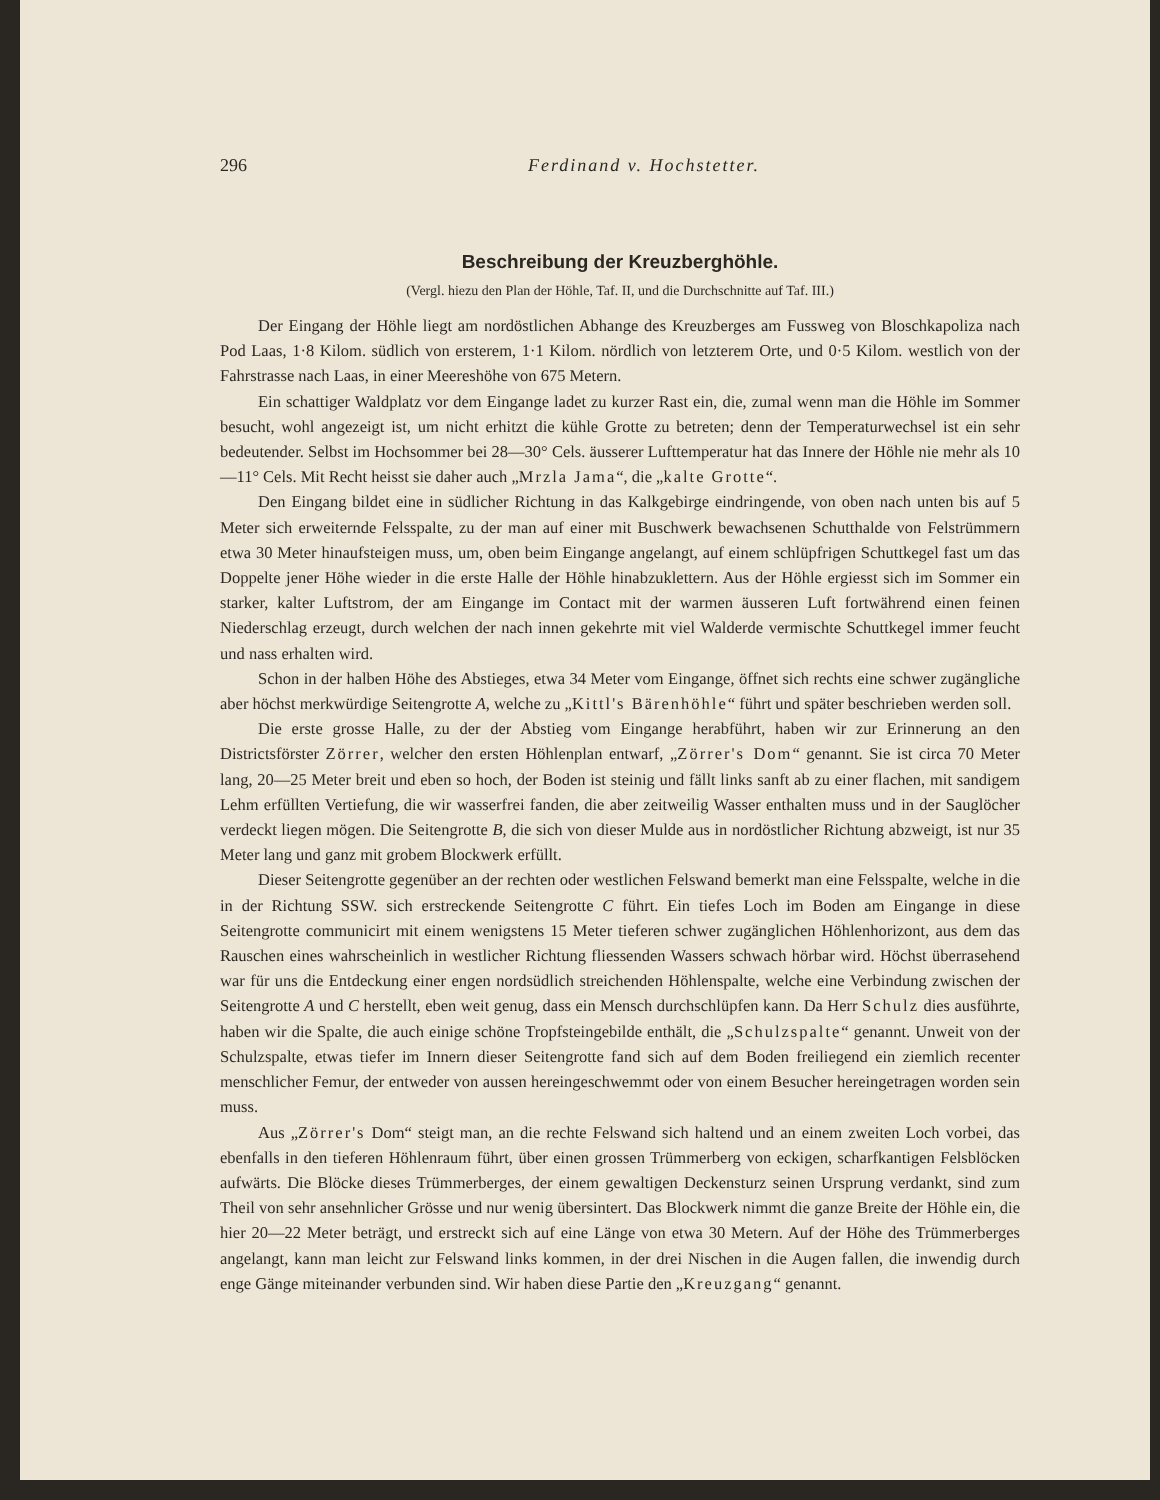296 Ferdinand v. Hochstetter.
Beschreibung der Kreuzberghöhle.
(Vergl. hiezu den Plan der Höhle, Taf. II, und die Durchschnitte auf Taf. III.)
Der Eingang der Höhle liegt am nordöstlichen Abhange des Kreuzberges am Fussweg von Bloschkapoliza nach Pod Laas, 1·8 Kilom. südlich von ersterem, 1·1 Kilom. nördlich von letzterem Orte, und 0·5 Kilom. westlich von der Fahrstrasse nach Laas, in einer Meereshöhe von 675 Metern.
Ein schattiger Waldplatz vor dem Eingange ladet zu kurzer Rast ein, die, zumal wenn man die Höhle im Sommer besucht, wohl angezeigt ist, um nicht erhitzt die kühle Grotte zu betreten; denn der Temperaturwechsel ist ein sehr bedeutender. Selbst im Hochsommer bei 28—30° Cels. äusserer Lufttemperatur hat das Innere der Höhle nie mehr als 10—11° Cels. Mit Recht heisst sie daher auch „Mrzla Jama“, die „kalte Grotte“.
Den Eingang bildet eine in südlicher Richtung in das Kalkgebirge eindringende, von oben nach unten bis auf 5 Meter sich erweiternde Felsspalte, zu der man auf einer mit Buschwerk bewachsenen Schutthalde von Felstrümmern etwa 30 Meter hinaufsteigen muss, um, oben beim Eingange angelangt, auf einem schlüpfrigen Schuttkegel fast um das Doppelte jener Höhe wieder in die erste Halle der Höhle hinabzuklettern. Aus der Höhle ergiesst sich im Sommer ein starker, kalter Luftstrom, der am Eingange im Contact mit der warmen äusseren Luft fortwährend einen feinen Niederschlag erzeugt, durch welchen der nach innen gekehrte mit viel Walderde vermischte Schuttkegel immer feucht und nass erhalten wird.
Schon in der halben Höhe des Abstieges, etwa 34 Meter vom Eingange, öffnet sich rechts eine schwer zugängliche aber höchst merkwürdige Seitengrotte A, welche zu „Kittl's Bärenhöhle“ führt und später beschrieben werden soll.
Die erste grosse Halle, zu der der Abstieg vom Eingange herabführt, haben wir zur Erinnerung an den Districtsförster Zörrer, welcher den ersten Höhlenplan entwarf, „Zörrer's Dom“ genannt. Sie ist circa 70 Meter lang, 20—25 Meter breit und eben so hoch, der Boden ist steinig und fällt links sanft ab zu einer flachen, mit sandigem Lehm erfüllten Vertiefung, die wir wasserfrei fanden, die aber zeitweilig Wasser enthalten muss und in der Sauglöcher verdeckt liegen mögen. Die Seitengrotte B, die sich von dieser Mulde aus in nordöstlicher Richtung abzweigt, ist nur 35 Meter lang und ganz mit grobem Blockwerk erfüllt.
Dieser Seitengrotte gegenüber an der rechten oder westlichen Felswand bemerkt man eine Felsspalte, welche in die in der Richtung SSW. sich erstreckende Seitengrotte C führt. Ein tiefes Loch im Boden am Eingange in diese Seitengrotte communicirt mit einem wenigstens 15 Meter tieferen schwer zugänglichen Höhlenhorizont, aus dem das Rauschen eines wahrscheinlich in westlicher Richtung fliessenden Wassers schwach hörbar wird. Höchst überrasehend war für uns die Entdeckung einer engen nordsüdlich streichenden Höhlenspalte, welche eine Verbindung zwischen der Seitengrotte A und C herstellt, eben weit genug, dass ein Mensch durchschlüpfen kann. Da Herr Schulz dies ausführte, haben wir die Spalte, die auch einige schöne Tropfsteingebilde enthält, die „Schulzspalte“ genannt. Unweit von der Schulzspalte, etwas tiefer im Innern dieser Seitengrotte fand sich auf dem Boden freiliegend ein ziemlich recenter menschlicher Femur, der entweder von aussen hereingeschwemmt oder von einem Besucher hereingetragen worden sein muss.
Aus „Zörrer's Dom“ steigt man, an die rechte Felswand sich haltend und an einem zweiten Loch vorbei, das ebenfalls in den tieferen Höhlenraum führt, über einen grossen Trümmerberg von eckigen, scharfkantigen Felsblöcken aufwärts. Die Blöcke dieses Trümmerberges, der einem gewaltigen Deckensturz seinen Ursprung verdankt, sind zum Theil von sehr ansehnlicher Grösse und nur wenig übersintert. Das Blockwerk nimmt die ganze Breite der Höhle ein, die hier 20—22 Meter beträgt, und erstreckt sich auf eine Länge von etwa 30 Metern. Auf der Höhe des Trümmerberges angelangt, kann man leicht zur Felswand links kommen, in der drei Nischen in die Augen fallen, die inwendig durch enge Gänge miteinander verbunden sind. Wir haben diese Partie den „Kreuzgang“ genannt.